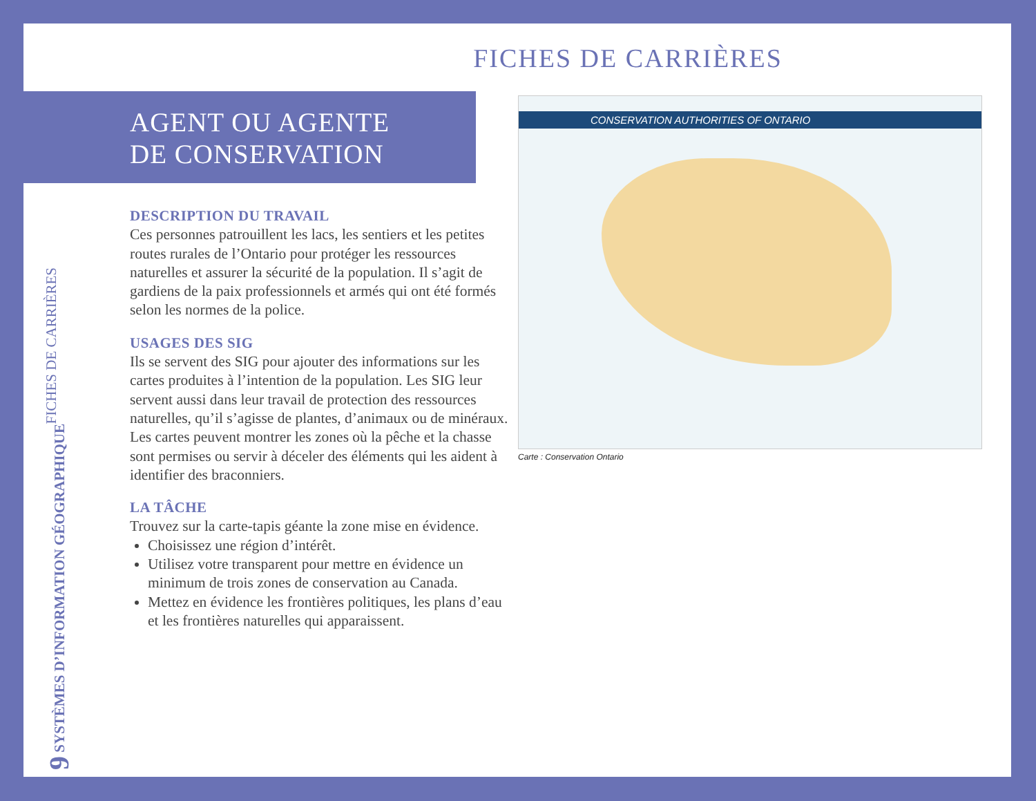FICHES DE CARRIÈRES
AGENT OU AGENTE
DE CONSERVATION
DESCRIPTION DU TRAVAIL
Ces personnes patrouillent les lacs, les sentiers et les petites routes rurales de l’Ontario pour protéger les ressources naturelles et assurer la sécurité de la population. Il s’agit de gardiens de la paix professionnels et armés qui ont été formés selon les normes de la police.
USAGES DES SIG
Ils se servent des SIG pour ajouter des informations sur les cartes produites à l’intention de la population. Les SIG leur servent aussi dans leur travail de protection des ressources naturelles, qu’il s’agisse de plantes, d’animaux ou de minéraux. Les cartes peuvent montrer les zones où la pêche et la chasse sont permises ou servir à déceler des éléments qui les aident à identifier des braconniers.
LA TÂCHE
Trouvez sur la carte-tapis géante la zone mise en évidence.
Choisissez une région d’intérêt.
Utilisez votre transparent pour mettre en évidence un minimum de trois zones de conservation au Canada.
Mettez en évidence les frontières politiques, les plans d’eau et les frontières naturelles qui apparaissent.
9 SYSTÈMES D’INFORMATION GÉOGRAPHIQUE
FICHES DE CARRIÈRES
CONSERVATION AUTHORITIES OF ONTARIO
Carte : Conservation Ontario